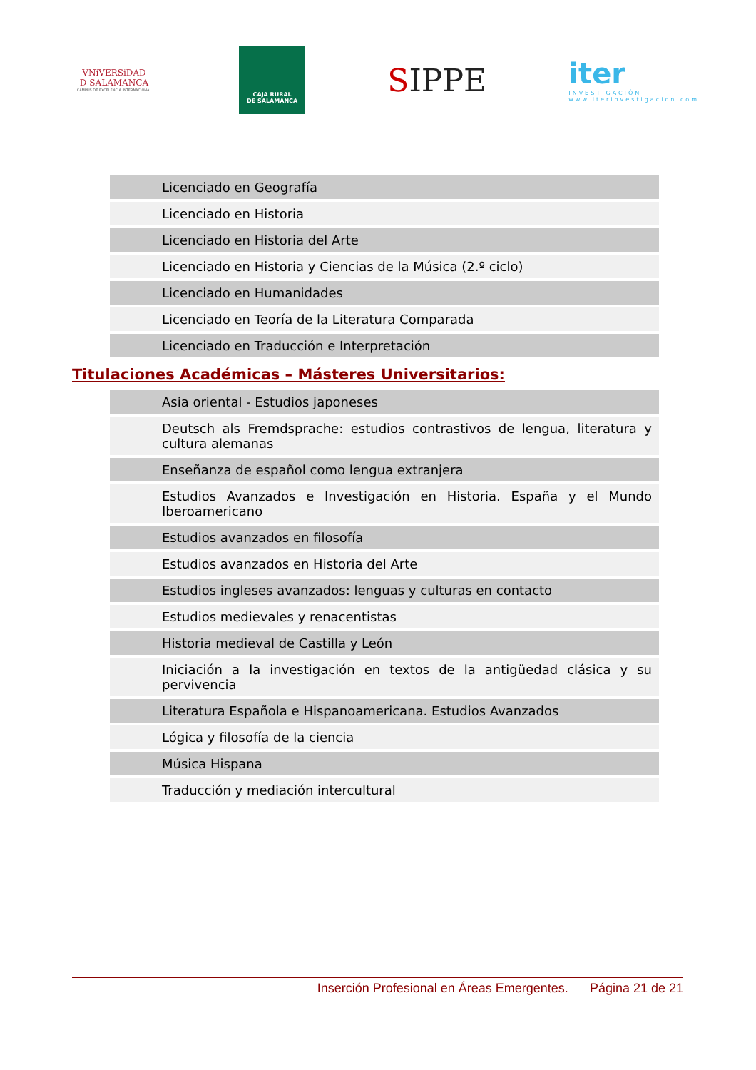VNiVERSiDAD
D SALAMANCA
CAMPUS DE EXCELENCIA INTERNACIONAL
CAJA RURAL
DE SALAMANCA
SIPPE
iter
INVESTIGACIÓN
www.iterinvestigacion.com
| Licenciado en Geografía |
| Licenciado en Historia |
| Licenciado en Historia del Arte |
| Licenciado en Historia y Ciencias de la Música (2.º ciclo) |
| Licenciado en Humanidades |
| Licenciado en Teoría de la Literatura Comparada |
| Licenciado en Traducción e Interpretación |
Titulaciones Académicas – Másteres Universitarios:
| Asia oriental - Estudios japoneses |
| Deutsch als Fremdsprache: estudios contrastivos de lengua, literatura y cultura alemanas |
| Enseñanza de español como lengua extranjera |
| Estudios Avanzados e Investigación en Historia. España y el Mundo Iberoamericano |
| Estudios avanzados en filosofía |
| Estudios avanzados en Historia del Arte |
| Estudios ingleses avanzados: lenguas y culturas en contacto |
| Estudios medievales y renacentistas |
| Historia medieval de Castilla y León |
| Iniciación a la investigación en textos de la antigüedad clásica y su pervivencia |
| Literatura Española e Hispanoamericana. Estudios Avanzados |
| Lógica y filosofía de la ciencia |
| Música Hispana |
| Traducción y mediación intercultural |
Inserción Profesional en Áreas Emergentes. Página 21 de 21